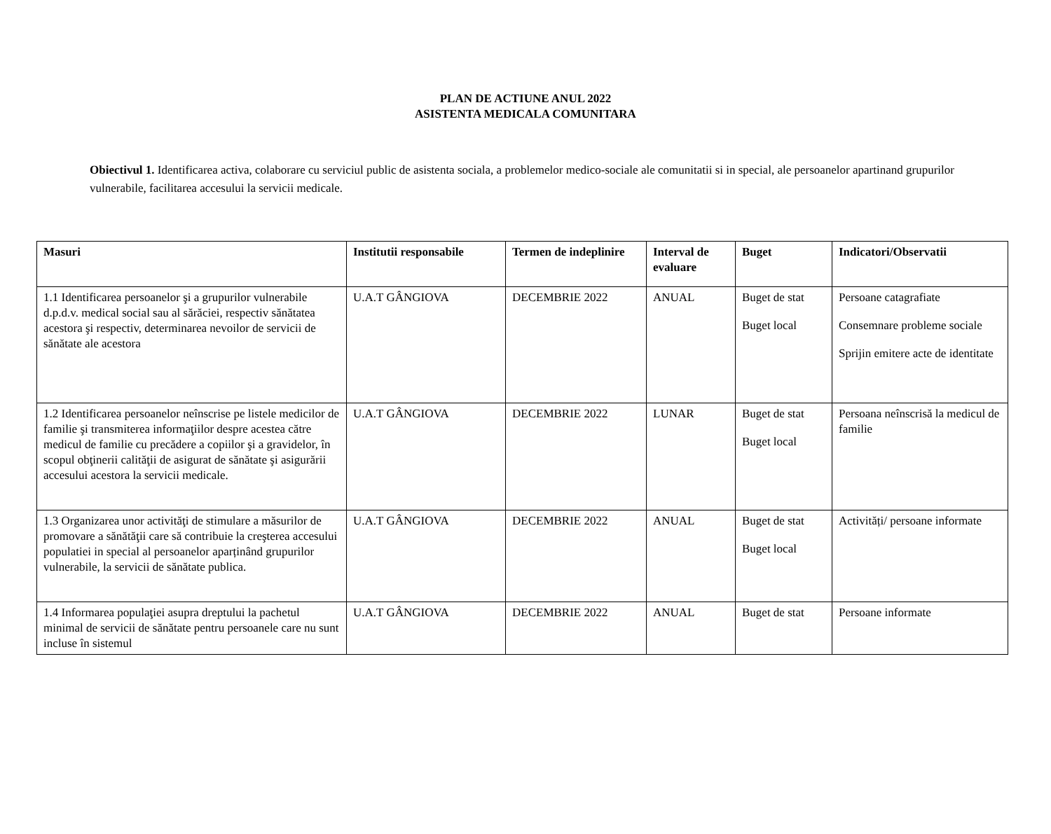PLAN DE ACTIUNE ANUL 2022
ASISTENTA MEDICALA COMUNITARA
Obiectivul 1. Identificarea activa, colaborare cu serviciul public de asistenta sociala, a problemelor medico-sociale ale comunitatii si in special, ale persoanelor apartinand grupurilor vulnerabile, facilitarea accesului la servicii medicale.
| Masuri | Institutii responsabile | Termen de indeplinire | Interval de evaluare | Buget | Indicatori/Observatii |
| --- | --- | --- | --- | --- | --- |
| 1.1 Identificarea persoanelor şi a grupurilor vulnerabile d.p.d.v. medical social sau al sărăciei, respectiv sănătatea acestora şi respectiv, determinarea nevoilor de servicii de sănătate ale acestora | U.A.T GÂNGIOVA | DECEMBRIE 2022 | ANUAL | Buget de stat Buget local | Persoane catagrafiate Consemnare probleme sociale Sprijin emitere acte de identitate |
| 1.2 Identificarea persoanelor neînscrise pe listele medicilor de familie şi transmiterea informaţiilor despre acestea către medicul de familie cu precădere a copiilor şi a gravidelor, în scopul obţinerii calităţii de asigurat de sănătate şi asigurării accesului acestora la servicii medicale. | U.A.T GÂNGIOVA | DECEMBRIE 2022 | LUNAR | Buget de stat Buget local | Persoana neînscrisă la medicul de familie |
| 1.3 Organizarea unor activităţi de stimulare a măsurilor de promovare a sănătăţii care să contribuie la creşterea accesului populatiei in special al persoanelor aparținând grupurilor vulnerabile, la servicii de sănătate publica. | U.A.T GÂNGIOVA | DECEMBRIE 2022 | ANUAL | Buget de stat Buget local | Activități/ persoane informate |
| 1.4 Informarea populaţiei asupra dreptului la pachetul minimal de servicii de sănătate pentru persoanele care nu sunt incluse în sistemul | U.A.T GÂNGIOVA | DECEMBRIE 2022 | ANUAL | Buget de stat | Persoane informate |